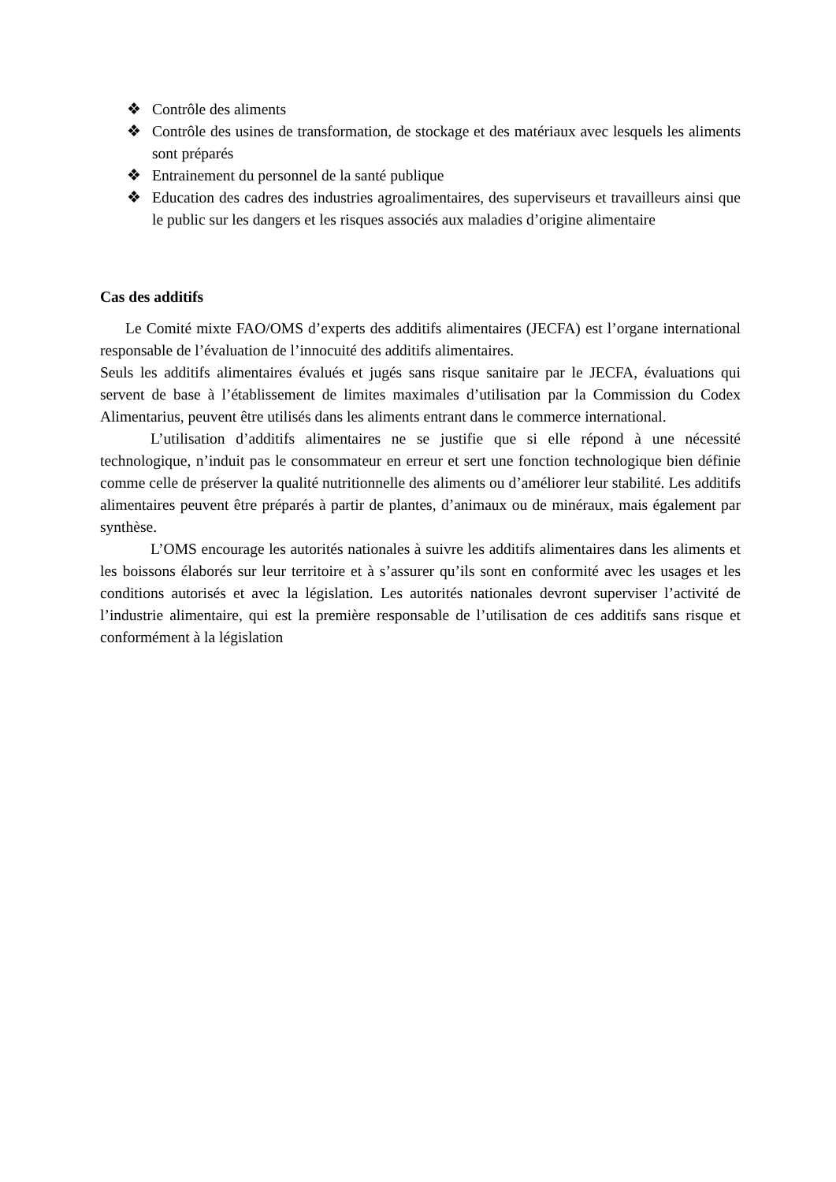❖ Contrôle des aliments
❖ Contrôle des usines de transformation, de stockage et des matériaux avec lesquels les aliments sont préparés
❖ Entrainement du personnel de la santé publique
❖ Education des cadres des industries agroalimentaires, des superviseurs et travailleurs ainsi que le public sur les dangers et les risques associés aux maladies d’origine alimentaire
Cas des additifs
Le Comité mixte FAO/OMS d’experts des additifs alimentaires (JECFA) est l’organe international responsable de l’évaluation de l’innocuité des additifs alimentaires.
Seuls les additifs alimentaires évalués et jugés sans risque sanitaire par le JECFA, évaluations qui servent de base à l’établissement de limites maximales d’utilisation par la Commission du Codex Alimentarius, peuvent être utilisés dans les aliments entrant dans le commerce international.
L’utilisation d’additifs alimentaires ne se justifie que si elle répond à une nécessité technologique, n’induit pas le consommateur en erreur et sert une fonction technologique bien définie comme celle de préserver la qualité nutritionnelle des aliments ou d’améliorer leur stabilité. Les additifs alimentaires peuvent être préparés à partir de plantes, d’animaux ou de minéraux, mais également par synthèse.
L’OMS encourage les autorités nationales à suivre les additifs alimentaires dans les aliments et les boissons élaborés sur leur territoire et à s’assurer qu’ils sont en conformité avec les usages et les conditions autorisés et avec la législation. Les autorités nationales devront superviser l’activité de l’industrie alimentaire, qui est la première responsable de l’utilisation de ces additifs sans risque et conformément à la législation